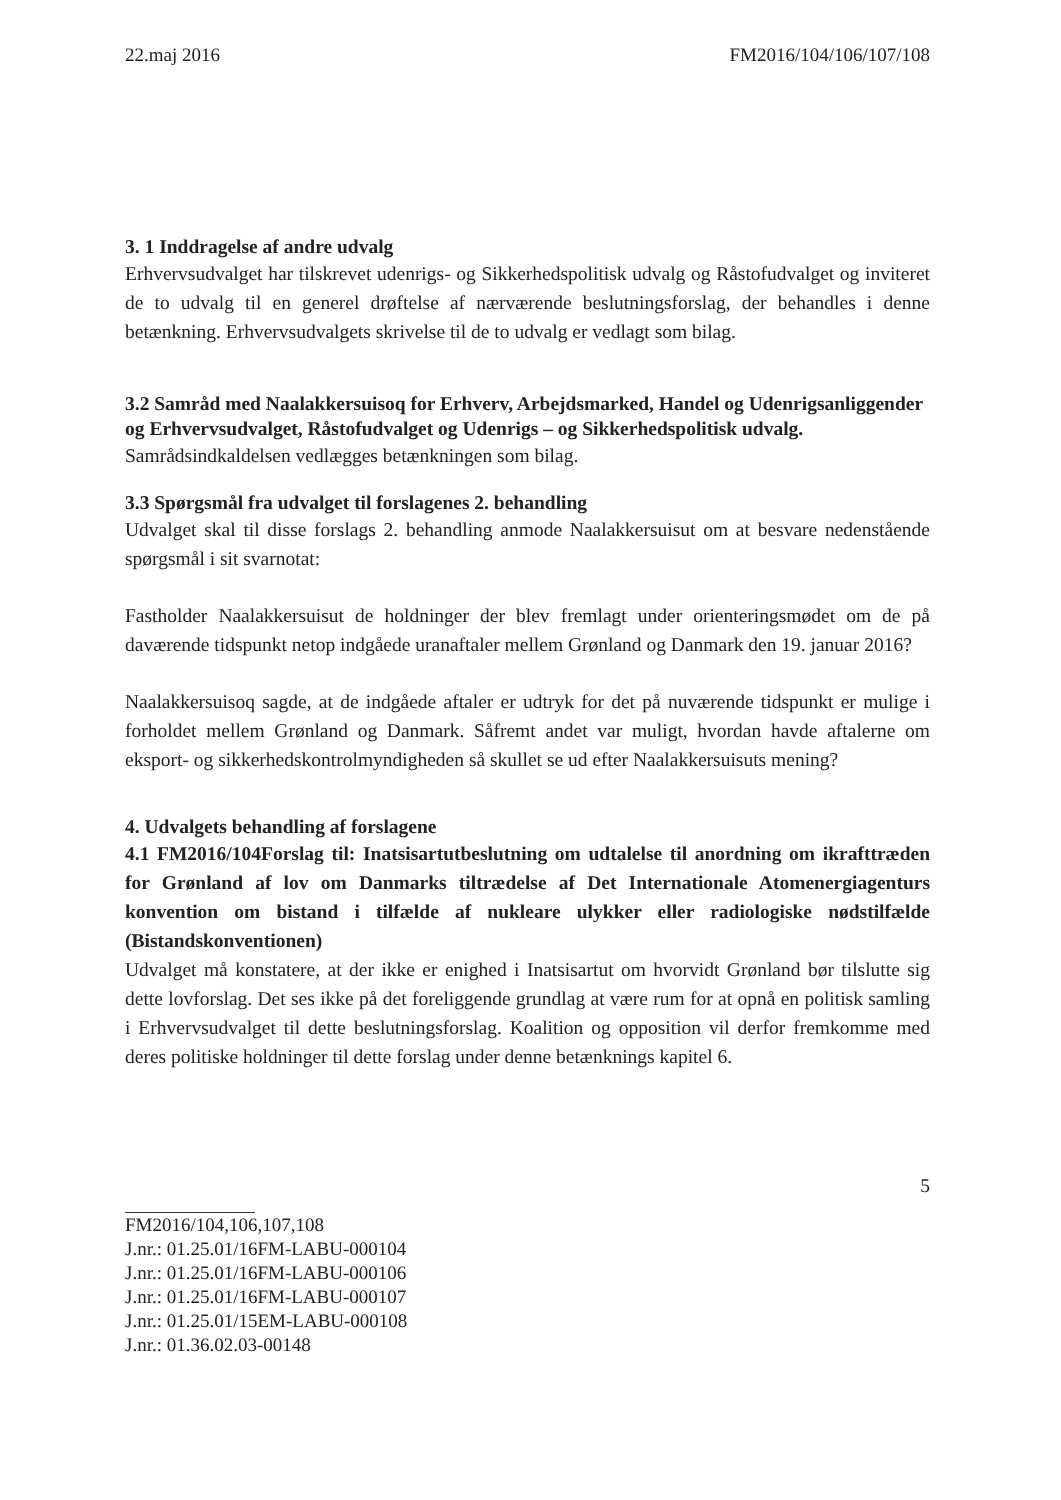22.maj 2016 FM2016/104/106/107/108
3. 1 Inddragelse af andre udvalg
Erhvervsudvalget har tilskrevet udenrigs- og Sikkerhedspolitisk udvalg og Råstofudvalget og inviteret de to udvalg til en generel drøftelse af nærværende beslutningsforslag, der behandles i denne betænkning. Erhvervsudvalgets skrivelse til de to udvalg er vedlagt som bilag.
3.2 Samråd med Naalakkersuisoq for Erhverv, Arbejdsmarked, Handel og Udenrigsanliggender og Erhvervsudvalget, Råstofudvalget og Udenrigs – og Sikkerhedspolitisk udvalg.
Samrådsindkaldelsen vedlægges betænkningen som bilag.
3.3 Spørgsmål fra udvalget til forslagenes 2. behandling
Udvalget skal til disse forslags 2. behandling anmode Naalakkersuisut om at besvare nedenstående spørgsmål i sit svarnotat:
Fastholder Naalakkersuisut de holdninger der blev fremlagt under orienteringsmødet om de på daværende tidspunkt netop indgåede uranaftaler mellem Grønland og Danmark den 19. januar 2016?
Naalakkersuisoq sagde, at de indgåede aftaler er udtryk for det på nuværende tidspunkt er mulige i forholdet mellem Grønland og Danmark. Såfremt andet var muligt, hvordan havde aftalerne om eksport- og sikkerhedskontrolmyndigheden så skullet se ud efter Naalakkersuisuts mening?
4. Udvalgets behandling af forslagene
4.1 FM2016/104Forslag til: Inatsisartutbeslutning om udtalelse til anordning om ikrafttræden for Grønland af lov om Danmarks tiltrædelse af Det Internationale Atomenergiagenturs konvention om bistand i tilfælde af nukleare ulykker eller radiologiske nødstilfælde (Bistandskonventionen)
Udvalget må konstatere, at der ikke er enighed i Inatsisartut om hvorvidt Grønland bør tilslutte sig dette lovforslag. Det ses ikke på det foreliggende grundlag at være rum for at opnå en politisk samling i Erhvervsudvalget til dette beslutningsforslag. Koalition og opposition vil derfor fremkomme med deres politiske holdninger til dette forslag under denne betænknings kapitel 6.
5
FM2016/104,106,107,108
J.nr.: 01.25.01/16FM-LABU-000104
J.nr.: 01.25.01/16FM-LABU-000106
J.nr.: 01.25.01/16FM-LABU-000107
J.nr.: 01.25.01/15EM-LABU-000108
J.nr.: 01.36.02.03-00148